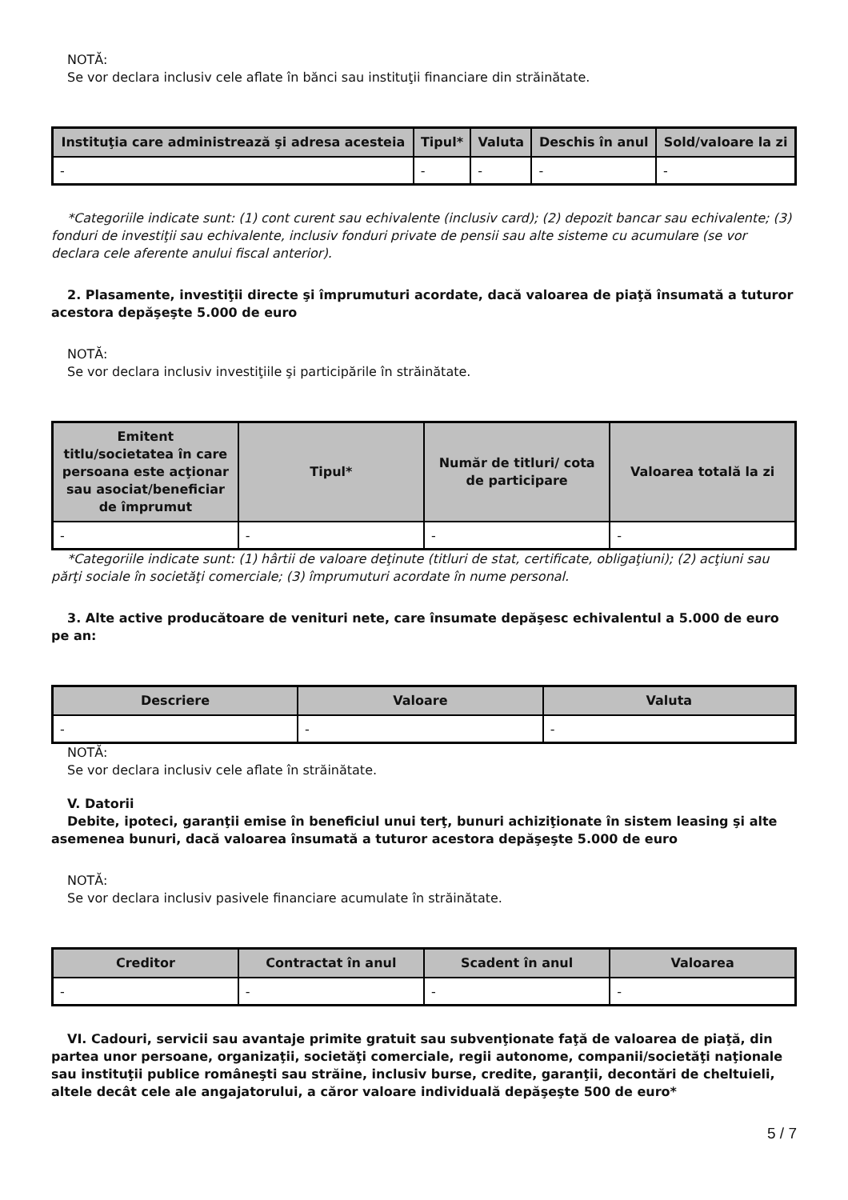NOTĂ:
Se vor declara inclusiv cele aflate în bănci sau instituţii financiare din străinătate.
| Instituţia care administrează şi adresa acesteia | Tipul* | Valuta | Deschis în anul | Sold/valoare la zi |
| --- | --- | --- | --- | --- |
| - | - | - | - | - |
*Categoriile indicate sunt: (1) cont curent sau echivalente (inclusiv card); (2) depozit bancar sau echivalente; (3) fonduri de investiţii sau echivalente, inclusiv fonduri private de pensii sau alte sisteme cu acumulare (se vor declara cele aferente anului fiscal anterior).
2. Plasamente, investiţii directe şi împrumuturi acordate, dacă valoarea de piaţă însumată a tuturor acestora depăşeşte 5.000 de euro
NOTĂ:
Se vor declara inclusiv investiţiile şi participările în străinătate.
| Emitent titlu/societatea în care persoana este acţionar sau asociat/beneficiar de împrumut | Tipul* | Număr de titluri/ cota de participare | Valoarea totală la zi |
| --- | --- | --- | --- |
| - | - | - | - |
*Categoriile indicate sunt: (1) hârtii de valoare deţinute (titluri de stat, certificate, obligaţiuni); (2) acţiuni sau părţi sociale în societăţi comerciale; (3) împrumuturi acordate în nume personal.
3. Alte active producătoare de venituri nete, care însumate depăşesc echivalentul a 5.000 de euro pe an:
| Descriere | Valoare | Valuta |
| --- | --- | --- |
| - | - | - |
NOTĂ:
Se vor declara inclusiv cele aflate în străinătate.
V. Datorii
Debite, ipoteci, garanţii emise în beneficiul unui terţ, bunuri achiziţionate în sistem leasing şi alte asemenea bunuri, dacă valoarea însumată a tuturor acestora depăşeşte 5.000 de euro
NOTĂ:
Se vor declara inclusiv pasivele financiare acumulate în străinătate.
| Creditor | Contractat în anul | Scadent în anul | Valoarea |
| --- | --- | --- | --- |
| - | - | - | - |
VI. Cadouri, servicii sau avantaje primite gratuit sau subvenţionate faţă de valoarea de piaţă, din partea unor persoane, organizaţii, societăţi comerciale, regii autonome, companii/societăţi naţionale sau instituţii publice româneşti sau străine, inclusiv burse, credite, garanţii, decontări de cheltuieli, altele decât cele ale angajatorului, a căror valoare individuală depăşeşte 500 de euro*
5 / 7